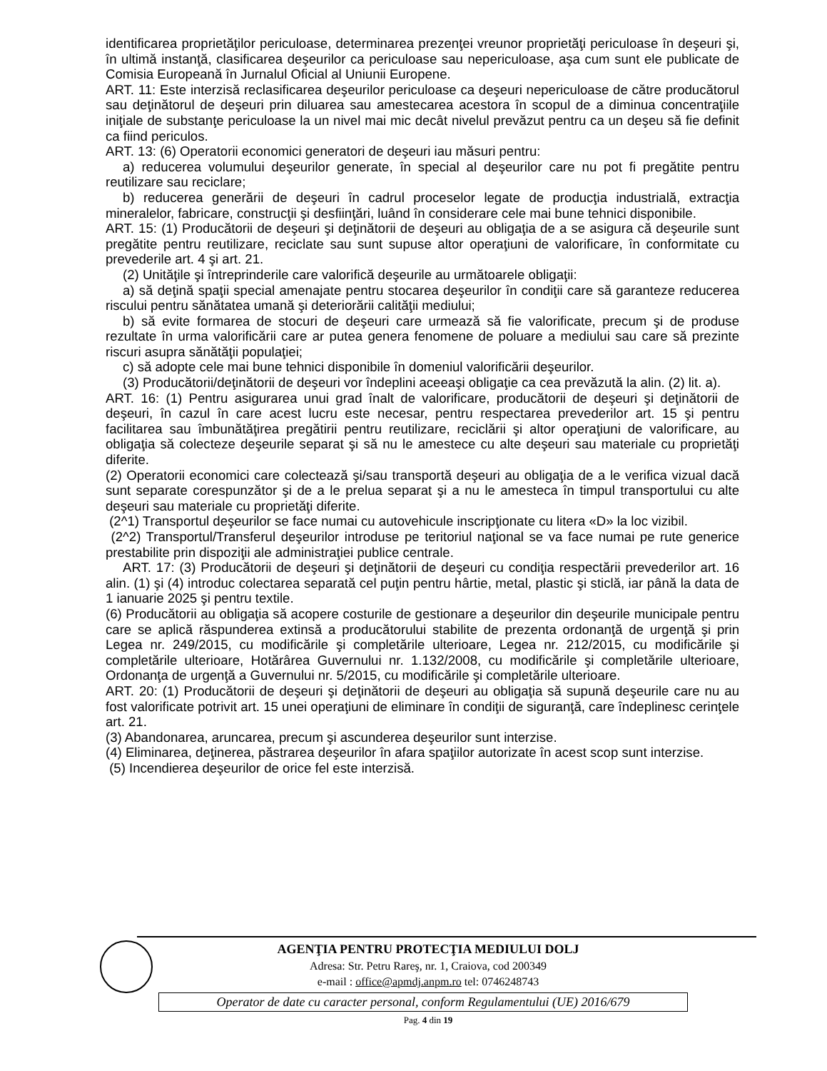identificarea proprietăţilor periculoase, determinarea prezenţei vreunor proprietăţi periculoase în deşeuri şi, în ultimă instanţă, clasificarea deşeurilor ca periculoase sau nepericuloase, aşa cum sunt ele publicate de Comisia Europeană în Jurnalul Oficial al Uniunii Europene.
ART. 11: Este interzisă reclasificarea deşeurilor periculoase ca deşeuri nepericuloase de către producătorul sau deţinătorul de deşeuri prin diluarea sau amestecarea acestora în scopul de a diminua concentraţiile iniţiale de substanţe periculoase la un nivel mai mic decât nivelul prevăzut pentru ca un deşeu să fie definit ca fiind periculos.
ART. 13: (6) Operatorii economici generatori de deşeuri iau măsuri pentru:
a) reducerea volumului deşeurilor generate, în special al deşeurilor care nu pot fi pregătite pentru reutilizare sau reciclare;
b) reducerea generării de deşeuri în cadrul proceselor legate de producţia industrială, extracţia mineralelor, fabricare, construcţii şi desfiinţări, luând în considerare cele mai bune tehnici disponibile.
ART. 15: (1) Producătorii de deşeuri şi deţinătorii de deşeuri au obligaţia de a se asigura că deşeurile sunt pregătite pentru reutilizare, reciclate sau sunt supuse altor operaţiuni de valorificare, în conformitate cu prevederile art. 4 şi art. 21.
(2) Unităţile şi întreprinderile care valorifică deşeurile au următoarele obligaţii:
a) să deţină spaţii special amenajate pentru stocarea deşeurilor în condiţii care să garanteze reducerea riscului pentru sănătatea umană şi deteriorării calităţii mediului;
b) să evite formarea de stocuri de deşeuri care urmează să fie valorificate, precum şi de produse rezultate în urma valorificării care ar putea genera fenomene de poluare a mediului sau care să prezinte riscuri asupra sănătăţii populaţiei;
c) să adopte cele mai bune tehnici disponibile în domeniul valorificării deşeurilor.
(3) Producătorii/deţinătorii de deşeuri vor îndeplini aceeaşi obligaţie ca cea prevăzută la alin. (2) lit. a).
ART. 16: (1) Pentru asigurarea unui grad înalt de valorificare, producătorii de deşeuri şi deţinătorii de deşeuri, în cazul în care acest lucru este necesar, pentru respectarea prevederilor art. 15 şi pentru facilitarea sau îmbunătăţirea pregătirii pentru reutilizare, reciclării şi altor operaţiuni de valorificare, au obligaţia să colecteze deşeurile separat şi să nu le amestece cu alte deşeuri sau materiale cu proprietăţi diferite.
(2) Operatorii economici care colectează şi/sau transportă deşeuri au obligaţia de a le verifica vizual dacă sunt separate corespunzător şi de a le prelua separat şi a nu le amesteca în timpul transportului cu alte deşeuri sau materiale cu proprietăţi diferite.
(2^1) Transportul deşeurilor se face numai cu autovehicule inscripţionate cu litera «D» la loc vizibil.
(2^2) Transportul/Transferul deşeurilor introduse pe teritoriul naţional se va face numai pe rute generice prestabilite prin dispoziţii ale administraţiei publice centrale.
ART. 17: (3) Producătorii de deşeuri şi deţinătorii de deşeuri cu condiţia respectării prevederilor art. 16 alin. (1) şi (4) introduc colectarea separată cel puţin pentru hârtie, metal, plastic şi sticlă, iar până la data de 1 ianuarie 2025 şi pentru textile.
(6) Producătorii au obligaţia să acopere costurile de gestionare a deşeurilor din deşeurile municipale pentru care se aplică răspunderea extinsă a producătorului stabilite de prezenta ordonanţă de urgenţă şi prin Legea nr. 249/2015, cu modificările şi completările ulterioare, Legea nr. 212/2015, cu modificările şi completările ulterioare, Hotărârea Guvernului nr. 1.132/2008, cu modificările şi completările ulterioare, Ordonanţa de urgenţă a Guvernului nr. 5/2015, cu modificările şi completările ulterioare.
ART. 20: (1) Producătorii de deşeuri şi deţinătorii de deşeuri au obligaţia să supună deşeurile care nu au fost valorificate potrivit art. 15 unei operaţiuni de eliminare în condiţii de siguranţă, care îndeplinesc cerinţele art. 21.
(3) Abandonarea, aruncarea, precum şi ascunderea deşeurilor sunt interzise.
(4) Eliminarea, deţinerea, păstrarea deşeurilor în afara spaţiilor autorizate în acest scop sunt interzise.
(5) Incendierea deşeurilor de orice fel este interzisă.
AGENŢIA PENTRU PROTECŢIA MEDIULUI DOLJ
Adresa: Str. Petru Rareş, nr. 1, Craiova, cod 200349
e-mail : office@apmdj.anpm.ro tel: 0746248743
Operator de date cu caracter personal, conform Regulamentului (UE) 2016/679
Pag. 4 din 19